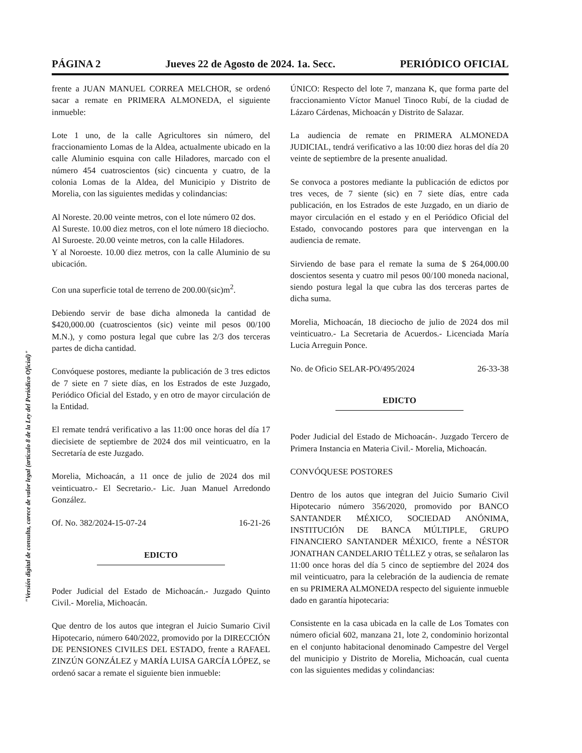"Versión digital de consulta, carece de valor legal (artículo 8 de la Ley del Periódico Oficial)"
PÁGINA 2 Jueves 22 de Agosto de 2024. 1a. Secc. PERIÓDICO OFICIAL
frente a JUAN MANUEL CORREA MELCHOR, se ordenó sacar a remate en PRIMERA ALMONEDA, el siguiente inmueble:
Lote 1 uno, de la calle Agricultores sin número, del fraccionamiento Lomas de la Aldea, actualmente ubicado en la calle Aluminio esquina con calle Hiladores, marcado con el número 454 cuatroscientos (sic) cincuenta y cuatro, de la colonia Lomas de la Aldea, del Municipio y Distrito de Morelia, con las siguientes medidas y colindancias:
Al Noreste. 20.00 veinte metros, con el lote número 02 dos.
Al Sureste. 10.00 diez metros, con el lote número 18 dieciocho.
Al Suroeste. 20.00 veinte metros, con la calle Hiladores.
Y al Noroeste. 10.00 diez metros, con la calle Aluminio de su ubicación.
Con una superficie total de terreno de 200.00/(sic)m<sup>2</sup>.
Debiendo servir de base dicha almoneda la cantidad de $420,000.00 (cuatroscientos (sic) veinte mil pesos 00/100 M.N.), y como postura legal que cubre las 2/3 dos terceras partes de dicha cantidad.
Convóquese postores, mediante la publicación de 3 tres edictos de 7 siete en 7 siete días, en los Estrados de este Juzgado, Periódico Oficial del Estado, y en otro de mayor circulación de la Entidad.
El remate tendrá verificativo a las 11:00 once horas del día 17 diecisiete de septiembre de 2024 dos mil veinticuatro, en la Secretaría de este Juzgado.
Morelia, Michoacán, a 11 once de julio de 2024 dos mil veinticuatro.- El Secretario.- Lic. Juan Manuel Arredondo González.
Of. No. 382/2024-15-07-24 16-21-26
EDICTO
Poder Judicial del Estado de Michoacán.- Juzgado Quinto Civil.- Morelia, Michoacán.
Que dentro de los autos que integran el Juicio Sumario Civil Hipotecario, número 640/2022, promovido por la DIRECCIÓN DE PENSIONES CIVILES DEL ESTADO, frente a RAFAEL ZINZÚN GONZÁLEZ y MARÍA LUISA GARCÍA LÓPEZ, se ordenó sacar a remate el siguiente bien inmueble:
ÚNICO: Respecto del lote 7, manzana K, que forma parte del fraccionamiento Víctor Manuel Tinoco Rubí, de la ciudad de Lázaro Cárdenas, Michoacán y Distrito de Salazar.
La audiencia de remate en PRIMERA ALMONEDA JUDICIAL, tendrá verificativo a las 10:00 diez horas del día 20 veinte de septiembre de la presente anualidad.
Se convoca a postores mediante la publicación de edictos por tres veces, de 7 siente (sic) en 7 siete días, entre cada publicación, en los Estrados de este Juzgado, en un diario de mayor circulación en el estado y en el Periódico Oficial del Estado, convocando postores para que intervengan en la audiencia de remate.
Sirviendo de base para el remate la suma de $ 264,000.00 doscientos sesenta y cuatro mil pesos 00/100 moneda nacional, siendo postura legal la que cubra las dos terceras partes de dicha suma.
Morelia, Michoacán, 18 dieciocho de julio de 2024 dos mil veinticuatro.- La Secretaria de Acuerdos.- Licenciada María Lucia Arreguin Ponce.
No. de Oficio SELAR-PO/495/2024 26-33-38
EDICTO
Poder Judicial del Estado de Michoacán-. Juzgado Tercero de Primera Instancia en Materia Civil.- Morelia, Michoacán.
CONVÓQUESE POSTORES
Dentro de los autos que integran del Juicio Sumario Civil Hipotecario número 356/2020, promovido por BANCO SANTANDER MÉXICO, SOCIEDAD ANÓNIMA, INSTITUCIÓN DE BANCA MÚLTIPLE, GRUPO FINANCIERO SANTANDER MÉXICO, frente a NÉSTOR JONATHAN CANDELARIO TÉLLEZ y otras, se señalaron las 11:00 once horas del día 5 cinco de septiembre del 2024 dos mil veinticuatro, para la celebración de la audiencia de remate en su PRIMERA ALMONEDA respecto del siguiente inmueble dado en garantía hipotecaria:
Consistente en la casa ubicada en la calle de Los Tomates con número oficial 602, manzana 21, lote 2, condominio horizontal en el conjunto habitacional denominado Campestre del Vergel del municipio y Distrito de Morelia, Michoacán, cual cuenta con las siguientes medidas y colindancias: